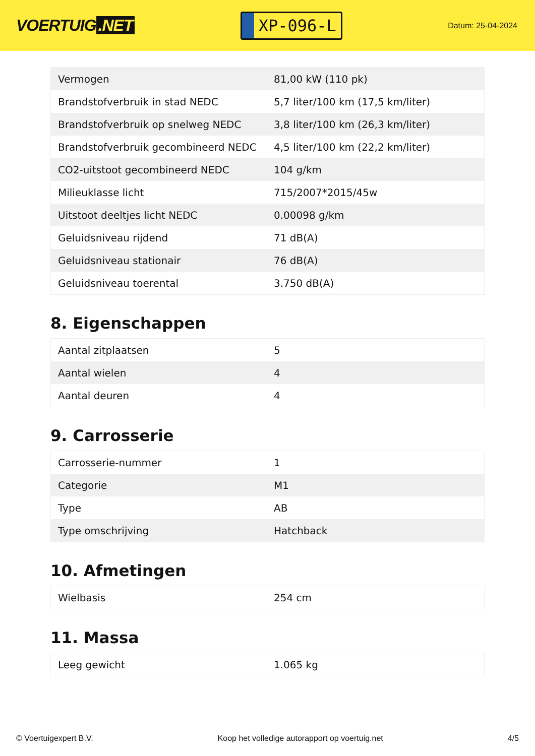VOERTUIG.NET
XP-096-L
Datum: 25-04-2024
| Vermogen | 81,00 kW (110 pk) |
| Brandstofverbruik in stad NEDC | 5,7 liter/100 km (17,5 km/liter) |
| Brandstofverbruik op snelweg NEDC | 3,8 liter/100 km (26,3 km/liter) |
| Brandstofverbruik gecombineerd NEDC | 4,5 liter/100 km (22,2 km/liter) |
| CO2-uitstoot gecombineerd NEDC | 104 g/km |
| Milieuklasse licht | 715/2007*2015/45w |
| Uitstoot deeltjes licht NEDC | 0.00098 g/km |
| Geluidsniveau rijdend | 71 dB(A) |
| Geluidsniveau stationair | 76 dB(A) |
| Geluidsniveau toerental | 3.750 dB(A) |
8. Eigenschappen
| Aantal zitplaatsen | 5 |
| Aantal wielen | 4 |
| Aantal deuren | 4 |
9. Carrosserie
| Carrosserie-nummer | 1 |
| Categorie | M1 |
| Type | AB |
| Type omschrijving | Hatchback |
10. Afmetingen
| Wielbasis | 254 cm |
11. Massa
| Leeg gewicht | 1.065 kg |
© Voertuigexpert B.V. Koop het volledige autorapport op voertuig.net 4/5